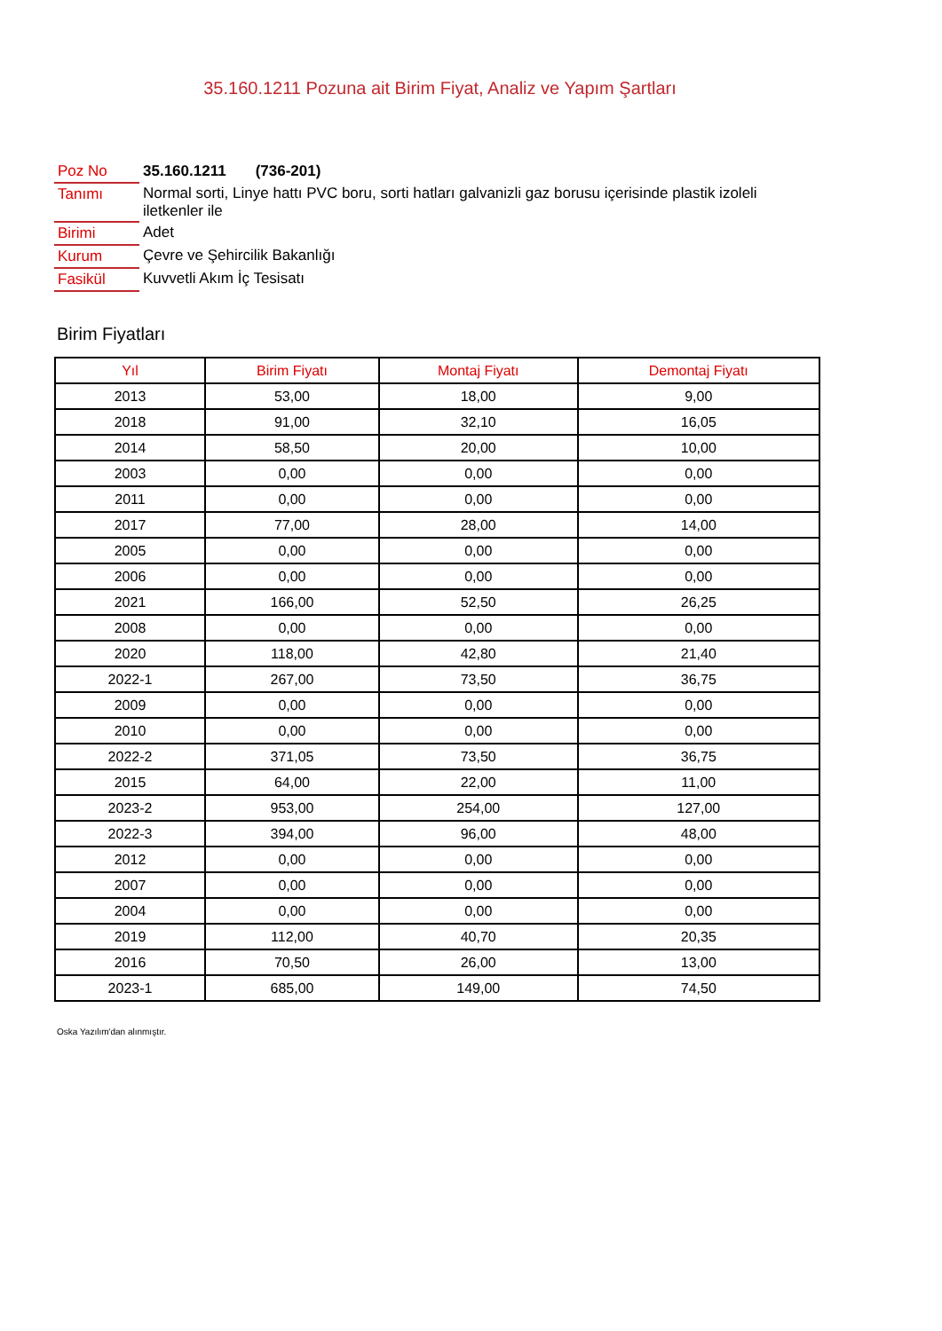35.160.1211 Pozuna ait Birim Fiyat, Analiz ve Yapım Şartları
| Poz No | 35.160.1211 (736-201) |
| Tanımı | Normal sorti, Linye hattı PVC boru, sorti hatları galvanizli gaz borusu içerisinde plastik izoleli iletkenler ile |
| Birimi | Adet |
| Kurum | Çevre ve Şehircilik Bakanlığı |
| Fasikül | Kuvvetli Akım İç Tesisatı |
Birim Fiyatları
| Yıl | Birim Fiyatı | Montaj Fiyatı | Demontaj Fiyatı |
| --- | --- | --- | --- |
| 2013 | 53,00 | 18,00 | 9,00 |
| 2018 | 91,00 | 32,10 | 16,05 |
| 2014 | 58,50 | 20,00 | 10,00 |
| 2003 | 0,00 | 0,00 | 0,00 |
| 2011 | 0,00 | 0,00 | 0,00 |
| 2017 | 77,00 | 28,00 | 14,00 |
| 2005 | 0,00 | 0,00 | 0,00 |
| 2006 | 0,00 | 0,00 | 0,00 |
| 2021 | 166,00 | 52,50 | 26,25 |
| 2008 | 0,00 | 0,00 | 0,00 |
| 2020 | 118,00 | 42,80 | 21,40 |
| 2022-1 | 267,00 | 73,50 | 36,75 |
| 2009 | 0,00 | 0,00 | 0,00 |
| 2010 | 0,00 | 0,00 | 0,00 |
| 2022-2 | 371,05 | 73,50 | 36,75 |
| 2015 | 64,00 | 22,00 | 11,00 |
| 2023-2 | 953,00 | 254,00 | 127,00 |
| 2022-3 | 394,00 | 96,00 | 48,00 |
| 2012 | 0,00 | 0,00 | 0,00 |
| 2007 | 0,00 | 0,00 | 0,00 |
| 2004 | 0,00 | 0,00 | 0,00 |
| 2019 | 112,00 | 40,70 | 20,35 |
| 2016 | 70,50 | 26,00 | 13,00 |
| 2023-1 | 685,00 | 149,00 | 74,50 |
Oska Yazılım'dan alınmıştır.